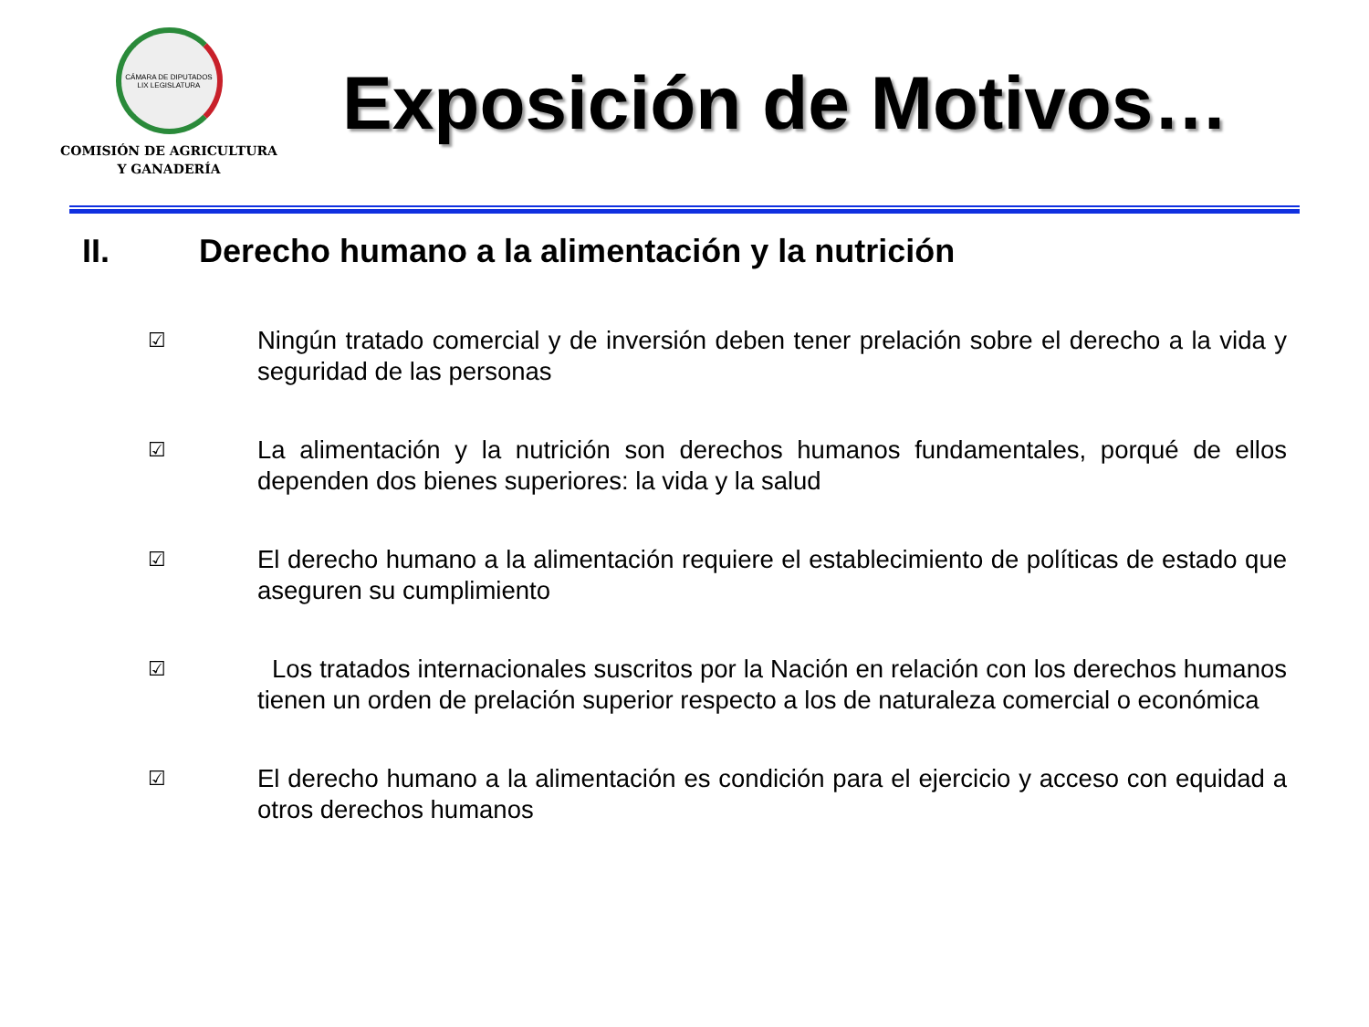CÁMARA DE DIPUTADOS
LIX LEGISLATURA
COMISIÓN DE AGRICULTURA
Y GANADERÍA
Exposición de Motivos…
II. Derecho humano a la alimentación y la nutrición
☑ Ningún tratado comercial y de inversión deben tener prelación sobre el derecho a la vida y seguridad de las personas
☑ La alimentación y la nutrición son derechos humanos fundamentales, porqué de ellos dependen dos bienes superiores: la vida y la salud
☑ El derecho humano a la alimentación requiere el establecimiento de políticas de estado que aseguren su cumplimiento
☑ Los tratados internacionales suscritos por la Nación en relación con los derechos humanos tienen un orden de prelación superior respecto a los de naturaleza comercial o económica
☑ El derecho humano a la alimentación es condición para el ejercicio y acceso con equidad a otros derechos humanos